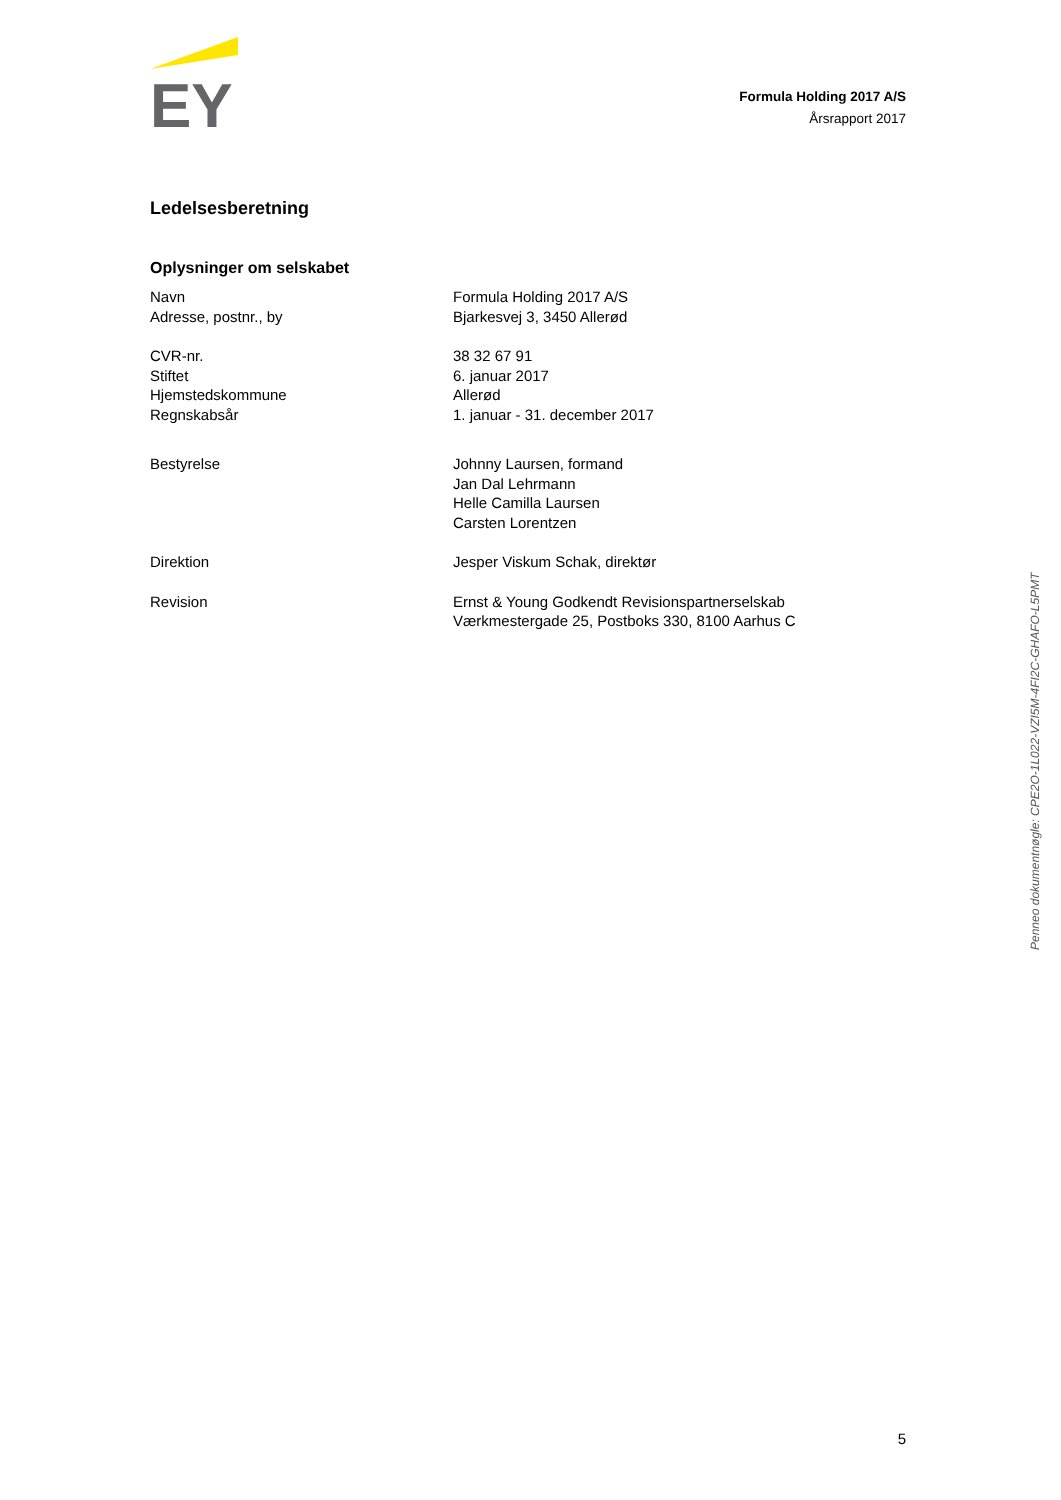EY
Formula Holding 2017 A/S
Årsrapport 2017
Ledelsesberetning
Oplysninger om selskabet
| Navn | Formula Holding 2017 A/S |
| Adresse, postnr., by | Bjarkesvej 3, 3450 Allerød |
| CVR-nr. | 38 32 67 91 |
| Stiftet | 6. januar 2017 |
| Hjemstedskommune | Allerød |
| Regnskabsår | 1. januar - 31. december 2017 |
| Bestyrelse | Johnny Laursen, formand Jan Dal Lehrmann Helle Camilla Laursen Carsten Lorentzen |
| Direktion | Jesper Viskum Schak, direktør |
| Revision | Ernst & Young Godkendt Revisionspartnerselskab Værkmestergade 25, Postboks 330, 8100 Aarhus C |
Penneo dokumentnøgle: CPE2O-1L022-VZI5M-4FI2C-GHAFO-L5PMT
5